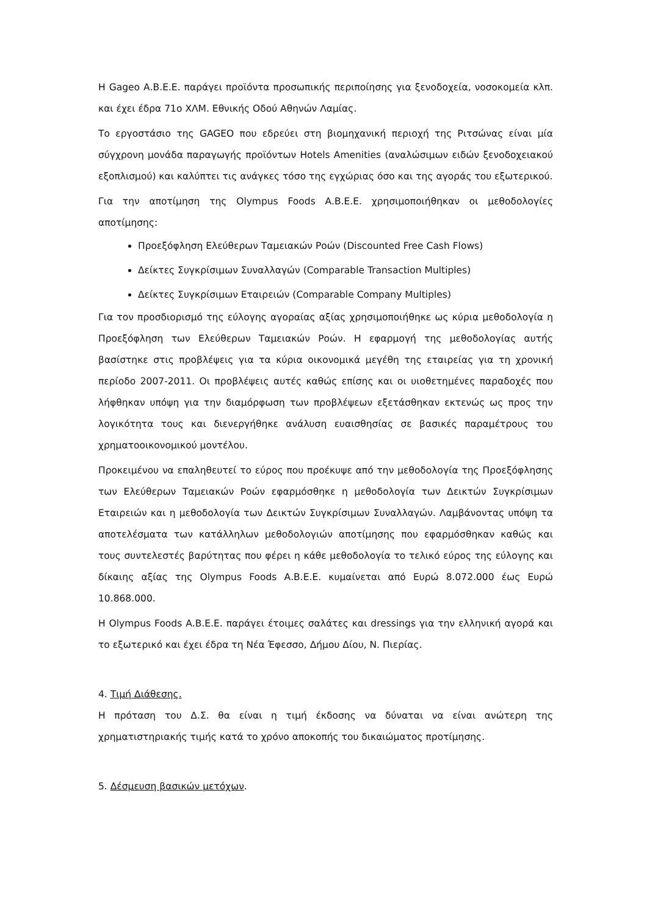Η Gageo Α.Β.Ε.Ε. παράγει προϊόντα προσωπικής περιποίησης για ξενοδοχεία, νοσοκομεία κλπ. και έχει έδρα 71ο ΧΛΜ. Εθνικής Οδού Αθηνών Λαμίας.
Το εργοστάσιο της GAGEO που εδρεύει στη βιομηχανική περιοχή της Ριτσώνας είναι μία σύγχρονη μονάδα παραγωγής προϊόντων Hotels Amenities (αναλώσιμων ειδών ξενοδοχειακού εξοπλισμού) και καλύπτει τις ανάγκες τόσο της εγχώριας όσο και της αγοράς του εξωτερικού.
Για την αποτίμηση της Olympus Foods Α.Β.Ε.Ε. χρησιμοποιήθηκαν οι μεθοδολογίες αποτίμησης:
Προεξόφληση Ελεύθερων Ταμειακών Ροών (Discounted Free Cash Flows)
Δείκτες Συγκρίσιμων Συναλλαγών (Comparable Transaction Multiples)
Δείκτες Συγκρίσιμων Εταιρειών (Comparable Company Multiples)
Για τον προσδιορισμό της εύλογης αγοραίας αξίας χρησιμοποιήθηκε ως κύρια μεθοδολογία η Προεξόφληση των Ελεύθερων Ταμειακών Ροών. Η εφαρμογή της μεθοδολογίας αυτής βασίστηκε στις προβλέψεις για τα κύρια οικονομικά μεγέθη της εταιρείας για τη χρονική περίοδο 2007-2011. Οι προβλέψεις αυτές καθώς επίσης και οι υιοθετημένες παραδοχές που λήφθηκαν υπόψη για την διαμόρφωση των προβλέψεων εξετάσθηκαν εκτενώς ως προς την λογικότητα τους και διενεργήθηκε ανάλυση ευαισθησίας σε βασικές παραμέτρους του χρηματοοικονομικού μοντέλου.
Προκειμένου να επαληθευτεί το εύρος που προέκυψε από την μεθοδολογία της Προεξόφλησης των Ελεύθερων Ταμειακών Ροών εφαρμόσθηκε η μεθοδολογία των Δεικτών Συγκρίσιμων Εταιρειών και η μεθοδολογία των Δεικτών Συγκρίσιμων Συναλλαγών. Λαμβάνοντας υπόψη τα αποτελέσματα των κατάλληλων μεθοδολογιών αποτίμησης που εφαρμόσθηκαν καθώς και τους συντελεστές βαρύτητας που φέρει η κάθε μεθοδολογία το τελικό εύρος της εύλογης και δίκαιης αξίας της Olympus Foods Α.Β.Ε.Ε. κυμαίνεται από Ευρώ 8.072.000 έως Ευρώ 10.868.000.
Η Olympus Foods Α.Β.Ε.Ε. παράγει έτοιμες σαλάτες και dressings για την ελληνική αγορά και το εξωτερικό και έχει έδρα τη Νέα Έφεσσο, Δήμου Δίου, Ν. Πιερίας.
4. Τιμή Διάθεσης.
Η πρόταση του Δ.Σ. θα είναι η τιμή έκδοσης να δύναται να είναι ανώτερη της χρηματιστηριακής τιμής κατά το χρόνο αποκοπής του δικαιώματος προτίμησης.
5. Δέσμευση βασικών μετόχων.